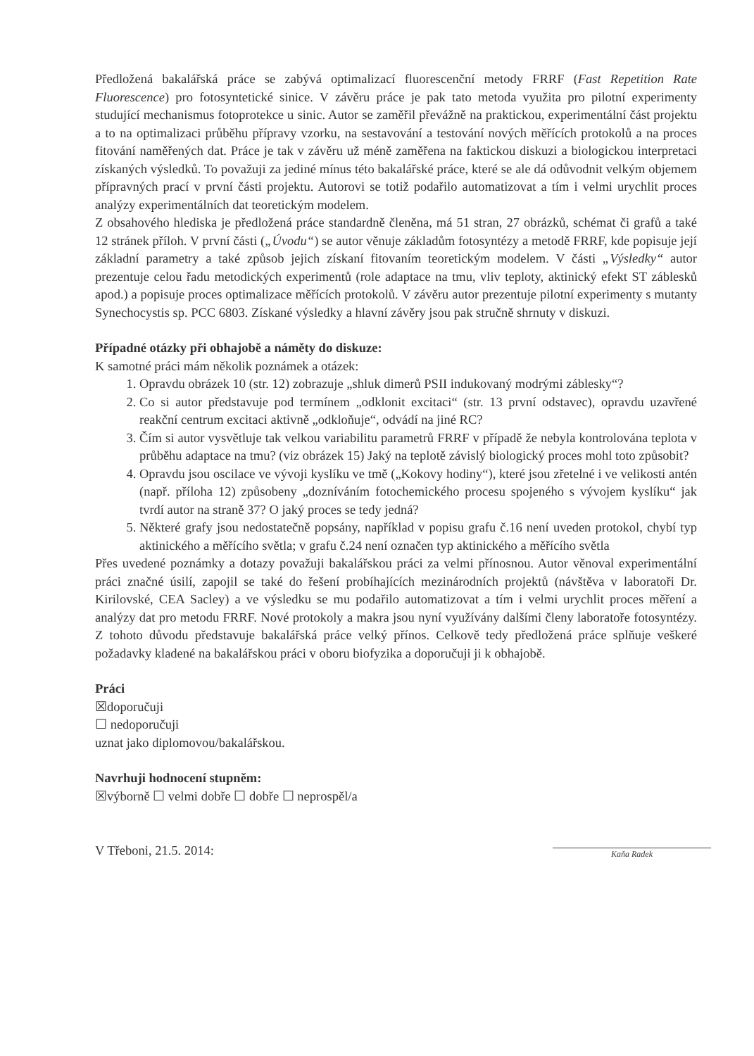Předložená bakalářská práce se zabývá optimalizací fluorescenční metody FRRF (Fast Repetition Rate Fluorescence) pro fotosyntetické sinice. V závěru práce je pak tato metoda využita pro pilotní experimenty studující mechanismus fotoprotekce u sinic. Autor se zaměřil převážně na praktickou, experimentální část projektu a to na optimalizaci průběhu přípravy vzorku, na sestavování a testování nových měřících protokolů a na proces fitování naměřených dat. Práce je tak v závěru už méně zaměřena na faktickou diskuzi a biologickou interpretaci získaných výsledků. To považuji za jediné mínus této bakalářské práce, které se ale dá odůvodnit velkým objemem přípravných prací v první části projektu. Autorovi se totiž podařilo automatizovat a tím i velmi urychlit proces analýzy experimentálních dat teoretickým modelem.
Z obsahového hlediska je předložená práce standardně členěna, má 51 stran, 27 obrázků, schémat či grafů a také 12 stránek příloh. V první části („Úvodu“) se autor věnuje základům fotosyntézy a metodě FRRF, kde popisuje její základní parametry a také způsob jejich získaní fitovaním teoretickým modelem. V části „Výsledky“ autor prezentuje celou řadu metodických experimentů (role adaptace na tmu, vliv teploty, aktinický efekt ST záblesků apod.) a popisuje proces optimalizace měřících protokolů. V závěru autor prezentuje pilotní experimenty s mutanty Synechocystis sp. PCC 6803. Získané výsledky a hlavní závěry jsou pak stručně shrnuty v diskuzi.
Případné otázky při obhajobě a náměty do diskuze:
K samotné práci mám několik poznámek a otázek:
1. Opravdu obrázek 10 (str. 12) zobrazuje „shluk dimerů PSII indukovaný modrými záblesky“?
2. Co si autor představuje pod termínem „odklonit excitaci“ (str. 13 první odstavec), opravdu uzavřené reakční centrum excitaci aktivně „odkloňuje“, odvádí na jiné RC?
3. Čím si autor vysvětluje tak velkou variabilitu parametrů FRRF v případě že nebyla kontrolována teplota v průběhu adaptace na tmu? (viz obrázek 15) Jaký na teplotě závislý biologický proces mohl toto způsobit?
4. Opravdu jsou oscilace ve vývoji kyslíku ve tmě („Kokovy hodiny“), které jsou zřetelné i ve velikosti antén (např. příloha 12) způsobeny „dozníváním fotochemického procesu spojeného s vývojem kyslíku“ jak tvrdí autor na straně 37? O jaký proces se tedy jedná?
5. Některé grafy jsou nedostatečně popsány, například v popisu grafu č.16 není uveden protokol, chybí typ aktinického a měřícího světla; v grafu č.24 není označen typ aktinického a měřícího světla
Přes uvedené poznámky a dotazy považuji bakalářskou práci za velmi přínosnou. Autor věnoval experimentální práci značné úsilí, zapojil se také do řešení probíhajících mezinárodních projektů (návštěva v laboratoři Dr. Kirilovské, CEA Sacley) a ve výsledku se mu podařilo automatizovat a tím i velmi urychlit proces měření a analýzy dat pro metodu FRRF. Nové protokoly a makra jsou nyní využívány dalšími členy laboratoře fotosyntézy. Z tohoto důvodu představuje bakalářská práce velký přínos. Celkově tedy předložená práce splňuje veškeré požadavky kladené na bakalářskou práci v oboru biofyzika a doporučuji ji k obhajobě.
Práci
☒doporučuji
☐ nedoporučuji
uznat jako diplomovou/bakalářskou.
Navrhuji hodnocení stupněm:
☒výborně ☐ velmi dobře ☐ dobře ☐ neprospěl/a
V Třeboni, 21.5. 2014:
Kaňa Radek